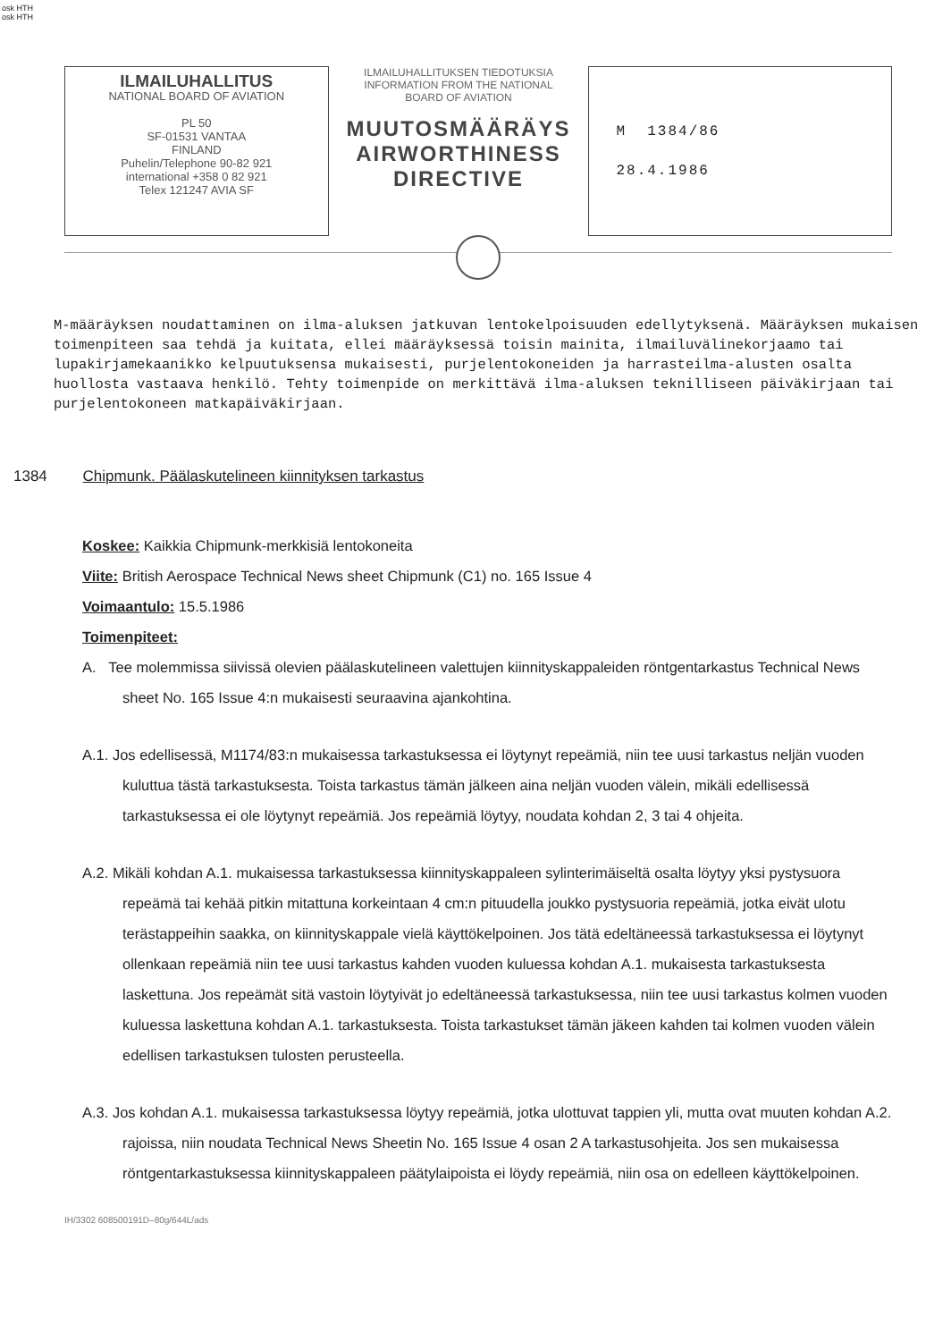osk HTH
osk HTH
ILMAILUHALLITUS
NATIONAL BOARD OF AVIATION
PL 50
SF-01531 VANTAA
FINLAND
Puhelin/Telephone 90-82 921
international +358 0 82 921
Telex 121247 AVIA SF
ILMAILUHALLITUKSEN TIEDOTUKSIA
INFORMATION FROM THE NATIONAL BOARD OF AVIATION
MUUTOSMÄÄRÄYS
AIRWORTHINESS
DIRECTIVE
M 1384/86
28.4.1986
M-määräyksen noudattaminen on ilma-aluksen jatkuvan lentokelpoisuuden edellytyksenä. Määräyksen mukaisen toimenpiteen saa tehdä ja kuitata, ellei määräyksessä toisin mainita, ilmailuvälinekorjaamo tai lupakirjamekaanikko kelpuutuksensa mukaisesti, purjelentokoneiden ja harrasteilma-alusten osalta huollosta vastaava henkilö. Tehty toimenpide on merkittävä ilma-aluksen teknilliseen päiväkirjaan tai purjelentokoneen matkapäiväkirjaan.
1384 Chipmunk. Päälaskutelineen kiinnityksen tarkastus
Koskee: Kaikkia Chipmunk-merkkisiä lentokoneita
Viite: British Aerospace Technical News sheet Chipmunk (C1) no. 165 Issue 4
Voimaantulo: 15.5.1986
Toimenpiteet:
A. Tee molemmissa siivissä olevien päälaskutelineen valettujen kiinnityskappaleiden röntgentarkastus Technical News sheet No. 165 Issue 4:n mukaisesti seuraavina ajankohtina.
A.1. Jos edellisessä, M1174/83:n mukaisessa tarkastuksessa ei löytynyt repeämiä, niin tee uusi tarkastus neljän vuoden kuluttua tästä tarkastuksesta. Toista tarkastus tämän jälkeen aina neljän vuoden välein, mikäli edellisessä tarkastuksessa ei ole löytynyt repeämiä. Jos repeämiä löytyy, noudata kohdan 2, 3 tai 4 ohjeita.
A.2. Mikäli kohdan A.1. mukaisessa tarkastuksessa kiinnityskappaleen sylinterimäiseltä osalta löytyy yksi pystysuora repeämä tai kehää pitkin mitattuna korkeintaan 4 cm:n pituudella joukko pystysuoria repeämiä, jotka eivät ulotu terästappeihin saakka, on kiinnityskappale vielä käyttökelpoinen. Jos tätä edeltäneessä tarkastuksessa ei löytynyt ollenkaan repeämiä niin tee uusi tarkastus kahden vuoden kuluessa kohdan A.1. mukaisesta tarkastuksesta laskettuna. Jos repeämät sitä vastoin löytyivät jo edeltäneessä tarkastuksessa, niin tee uusi tarkastus kolmen vuoden kuluessa laskettuna kohdan A.1. tarkastuksesta. Toista tarkastukset tämän jäkeen kahden tai kolmen vuoden välein edellisen tarkastuksen tulosten perusteella.
A.3. Jos kohdan A.1. mukaisessa tarkastuksessa löytyy repeämiä, jotka ulottuvat tappien yli, mutta ovat muuten kohdan A.2. rajoissa, niin noudata Technical News Sheetin No. 165 Issue 4 osan 2 A tarkastusohjeita. Jos sen mukaisessa röntgentarkastuksessa kiinnityskappaleen päätylaipoista ei löydy repeämiä, niin osa on edelleen käyttökelpoinen.
IH/3302 608500191D–80g/644L/ads